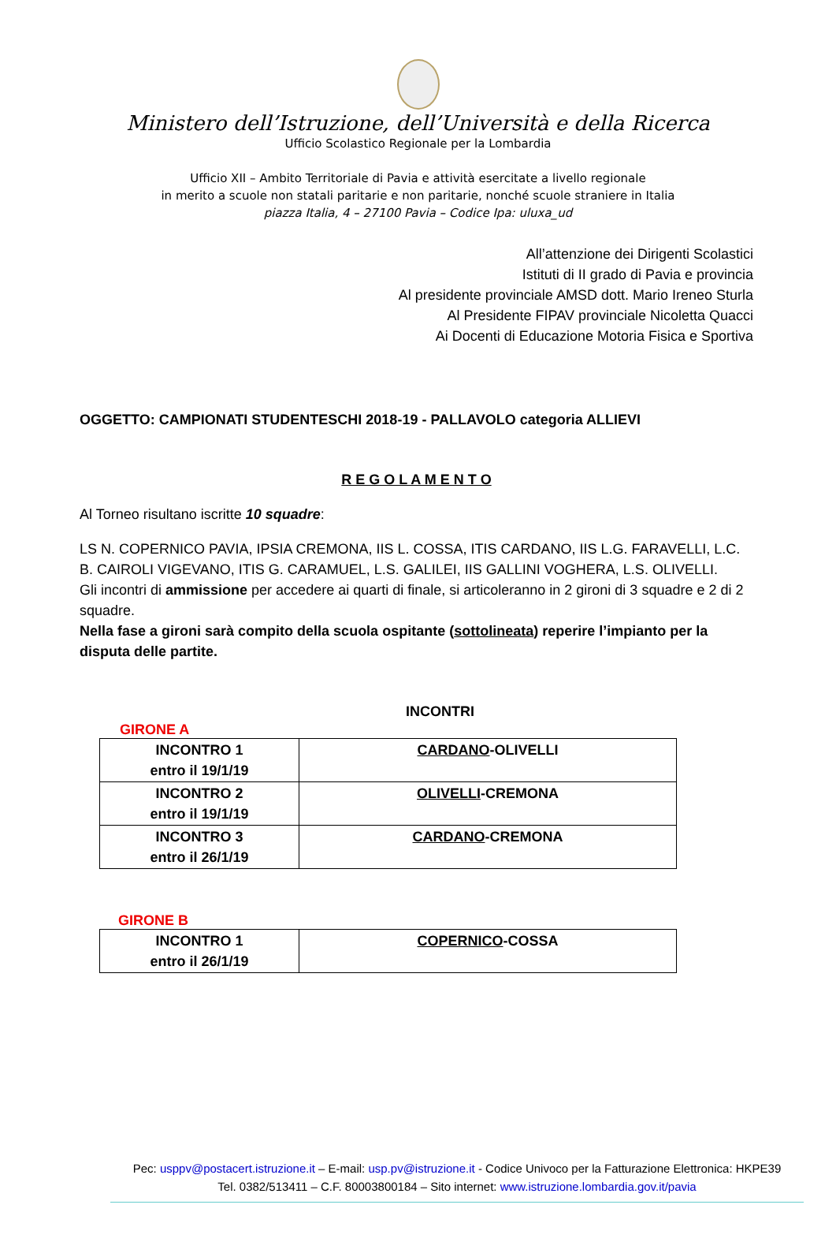Ministero dell’Istruzione, dell’Università e della Ricerca
Ufficio Scolastico Regionale per la Lombardia
Ufficio XII – Ambito Territoriale di Pavia e attività esercitate a livello regionale
in merito a scuole non statali paritarie e non paritarie, nonché scuole straniere in Italia
piazza Italia, 4 – 27100 Pavia – Codice Ipa: uluxa_ud
All’attenzione dei Dirigenti Scolastici
Istituti di II grado di Pavia e provincia
Al presidente provinciale AMSD dott. Mario Ireneo Sturla
Al Presidente FIPAV provinciale Nicoletta Quacci
Ai Docenti di Educazione Motoria Fisica e Sportiva
OGGETTO: CAMPIONATI STUDENTESCHI 2018-19 - PALLAVOLO categoria ALLIEVI
R E G O L A M E N T O
Al Torneo risultano iscritte 10 squadre:
LS N. COPERNICO PAVIA, IPSIA CREMONA, IIS L. COSSA, ITIS CARDANO, IIS L.G. FARAVELLI, L.C. B. CAIROLI VIGEVANO, ITIS G. CARAMUEL, L.S. GALILEI, IIS GALLINI VOGHERA, L.S. OLIVELLI.
Gli incontri di ammissione per accedere ai quarti di finale, si articoleranno in 2 gironi di 3 squadre e 2 di 2 squadre.
Nella fase a gironi sarà compito della scuola ospitante (sottolineata) reperire l’impianto per la disputa delle partite.
INCONTRI
GIRONE A
| INCONTRO 1 entro il 19/1/19 | CARDANO -OLIVELLI |
| INCONTRO 2 entro il 19/1/19 | OLIVELLI -CREMONA |
| INCONTRO 3 entro il 26/1/19 | CARDANO -CREMONA |
GIRONE B
| INCONTRO 1 entro il 26/1/19 | COPERNICO -COSSA |
Pec: usppv@postacert.istruzione.it – E-mail: usp.pv@istruzione.it - Codice Univoco per la Fatturazione Elettronica: HKPE39
Tel. 0382/513411 – C.F. 80003800184 – Sito internet: www.istruzione.lombardia.gov.it/pavia